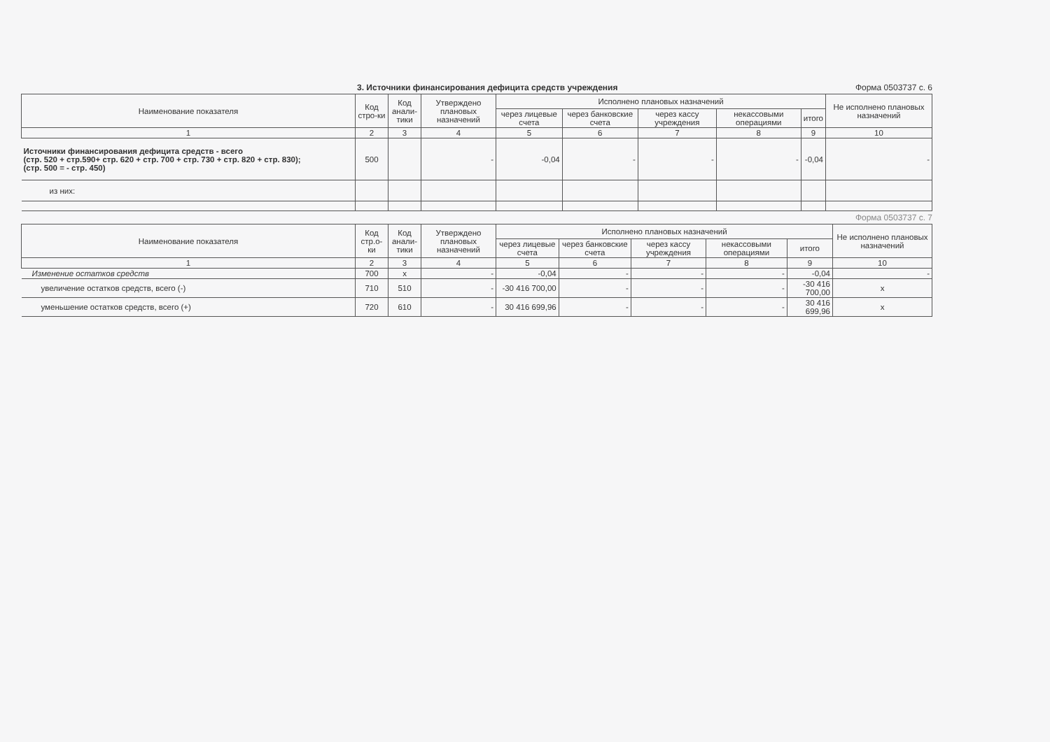3. Источники финансирования дефицита средств учреждения Форма 0503737 с. 6
| Наименование показателя | Код стро-ки | Код анали-тики | Утверждено плановых назначений | Исполнено плановых назначений | | | | | Не исполнено плановых назначений |
| --- | --- | --- | --- | --- | --- | --- | --- | --- | --- |
| | | | | через лицевые счета | через банковские счета | через кассу учреждения | некассовыми операциями | итого | |
| 1 | 2 | 3 | 4 | 5 | 6 | 7 | 8 | 9 | 10 |
| Источники финансирования дефицита средств - всего (стр. 520 + стр.590+ стр. 620 + стр. 700 + стр. 730 + стр. 820 + стр. 830); (стр. 500 = - стр. 450) | 500 | | - | -0,04 | - | - | - | -0,04 | - |
| из них: | | | | | | | | | |
Форма 0503737 с. 7
| Наименование показателя | Код стр.о-ки | Код анали-тики | Утверждено плановых назначений | Исполнено плановых назначений | | | | | Не исполнено плановых назначений |
| --- | --- | --- | --- | --- | --- | --- | --- | --- | --- |
| | | | | через лицевые счета | через банковские счета | через кассу учреждения | некассовыми операциями | итого | |
| 1 | 2 | 3 | 4 | 5 | 6 | 7 | 8 | 9 | 10 |
| Изменение остатков средств | 700 | x | - | -0,04 | - | - | - | -0,04 | - |
| увеличение остатков средств, всего (-) | 710 | 510 | - | -30 416 700,00 | - | - | - | -30 416 700,00 | x |
| уменьшение остатков средств, всего (+) | 720 | 610 | - | 30 416 699,96 | - | - | - | 30 416 699,96 | x |